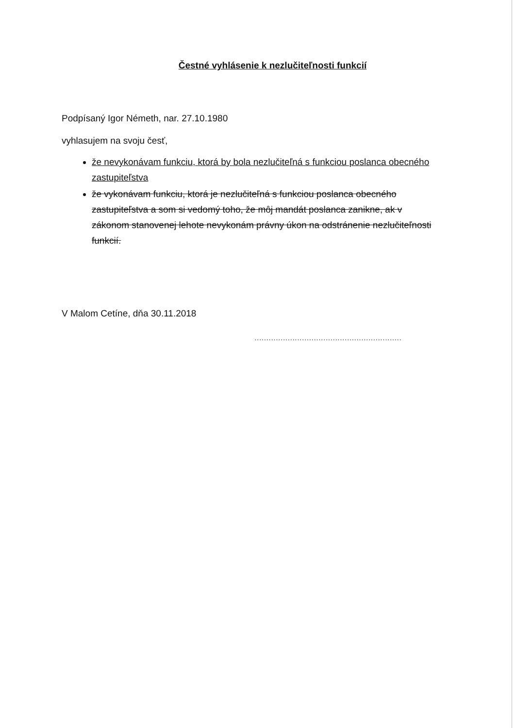Čestné vyhlásenie k nezlučiteľnosti funkcií
Podpísaný Igor Németh, nar. 27.10.1980
vyhlasujem na svoju česť,
že nevykonávam funkciu, ktorá by bola nezlučiteľná s funkciou poslanca obecného zastupiteľstva
že vykonávam funkciu, ktorá je nezlučiteľná s funkciou poslanca obecného zastupiteľstva a som si vedomý toho, že môj mandát poslanca zanikne, ak v zákonom stanovenej lehote nevykonám právny úkon na odstránenie nezlučiteľnosti funkcií.
V Malom Cetíne, dňa 30.11.2018
..............................................................